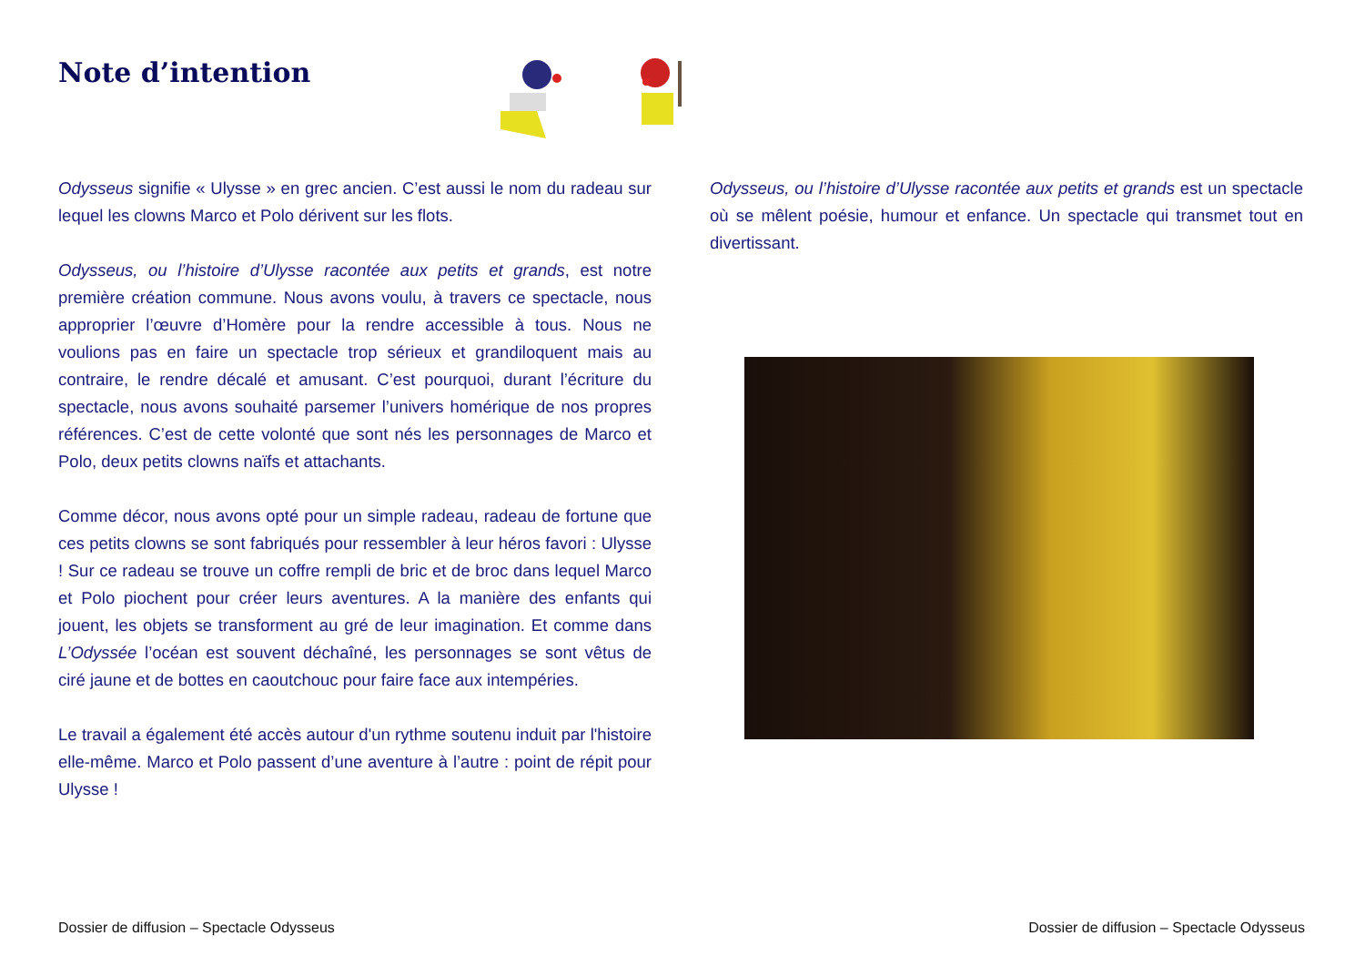Note d’intention
Odysseus signifie « Ulysse » en grec ancien. C’est aussi le nom du radeau sur lequel les clowns Marco et Polo dérivent sur les flots.
Odysseus, ou l’histoire d’Ulysse racontée aux petits et grands, est notre première création commune. Nous avons voulu, à travers ce spectacle, nous approprier l’œuvre d’Homère pour la rendre accessible à tous. Nous ne voulions pas en faire un spectacle trop sérieux et grandiloquent mais au contraire, le rendre décalé et amusant. C’est pourquoi, durant l’écriture du spectacle, nous avons souhaité parsemer l’univers homérique de nos propres références. C’est de cette volonté que sont nés les personnages de Marco et Polo, deux petits clowns naïfs et attachants.
Comme décor, nous avons opté pour un simple radeau, radeau de fortune que ces petits clowns se sont fabriqués pour ressembler à leur héros favori : Ulysse ! Sur ce radeau se trouve un coffre rempli de bric et de broc dans lequel Marco et Polo piochent pour créer leurs aventures. A la manière des enfants qui jouent, les objets se transforment au gré de leur imagination. Et comme dans L’Odyssée l’océan est souvent déchaîné, les personnages se sont vêtus de ciré jaune et de bottes en caoutchouc pour faire face aux intempéries.
Le travail a également été accès autour d'un rythme soutenu induit par l'histoire elle-même. Marco et Polo passent d’une aventure à l’autre : point de répit pour Ulysse !
Odysseus, ou l’histoire d’Ulysse racontée aux petits et grands est un spectacle où se mêlent poésie, humour et enfance. Un spectacle qui transmet tout en divertissant.
Dossier de diffusion – Spectacle Odysseus
Dossier de diffusion – Spectacle Odysseus